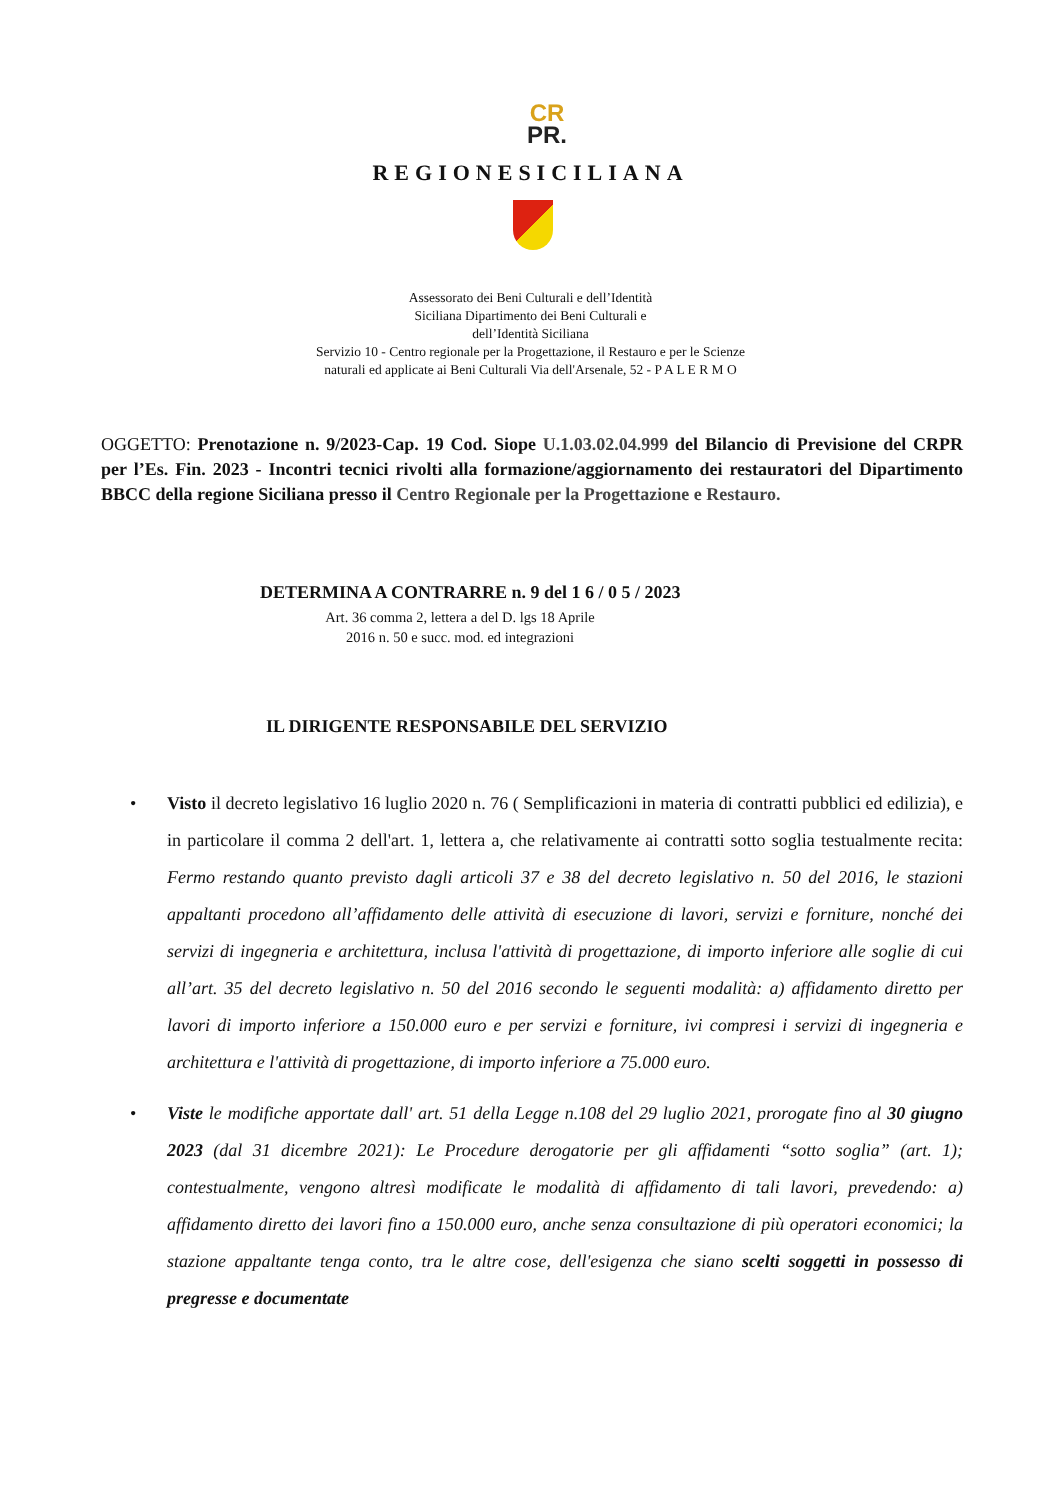CR
PR.
REGIONESICILIANA
Assessorato dei Beni Culturali e dell’Identità
Siciliana Dipartimento dei Beni Culturali e
dell’Identità Siciliana
Servizio 10 - Centro regionale per la Progettazione, il Restauro e per le Scienze
naturali ed applicate ai Beni Culturali Via dell'Arsenale, 52 - P A L E R M O
OGGETTO: Prenotazione n. 9/2023-Cap. 19 Cod. Siope U.1.03.02.04.999 del Bilancio di Previsione del CRPR per l’Es. Fin. 2023 - Incontri tecnici rivolti alla formazione/aggiornamento dei restauratori del Dipartimento BBCC della regione Siciliana presso il Centro Regionale per la Progettazione e Restauro.
DETERMINA A CONTRARRE n. 9 del 1 6 / 0 5 / 2023
Art. 36 comma 2, lettera a del D. lgs 18 Aprile
2016 n. 50 e succ. mod. ed integrazioni
IL DIRIGENTE RESPONSABILE DEL SERVIZIO
• Visto il decreto legislativo 16 luglio 2020 n. 76 ( Semplificazioni in materia di contratti pubblici ed edilizia), e in particolare il comma 2 dell'art. 1, lettera a, che relativamente ai contratti sotto soglia testualmente recita: Fermo restando quanto previsto dagli articoli 37 e 38 del decreto legislativo n. 50 del 2016, le stazioni appaltanti procedono all’affidamento delle attività di esecuzione di lavori, servizi e forniture, nonché dei servizi di ingegneria e architettura, inclusa l'attività di progettazione, di importo inferiore alle soglie di cui all’art. 35 del decreto legislativo n. 50 del 2016 secondo le seguenti modalità: a) affidamento diretto per lavori di importo inferiore a 150.000 euro e per servizi e forniture, ivi compresi i servizi di ingegneria e architettura e l'attività di progettazione, di importo inferiore a 75.000 euro.
• Viste le modifiche apportate dall' art. 51 della Legge n.108 del 29 luglio 2021, prorogate fino al 30 giugno 2023 (dal 31 dicembre 2021): Le Procedure derogatorie per gli affidamenti “sotto soglia” (art. 1); contestualmente, vengono altresì modificate le modalità di affidamento di tali lavori, prevedendo: a) affidamento diretto dei lavori fino a 150.000 euro, anche senza consultazione di più operatori economici; la stazione appaltante tenga conto, tra le altre cose, dell'esigenza che siano scelti soggetti in possesso di pregresse e documentate